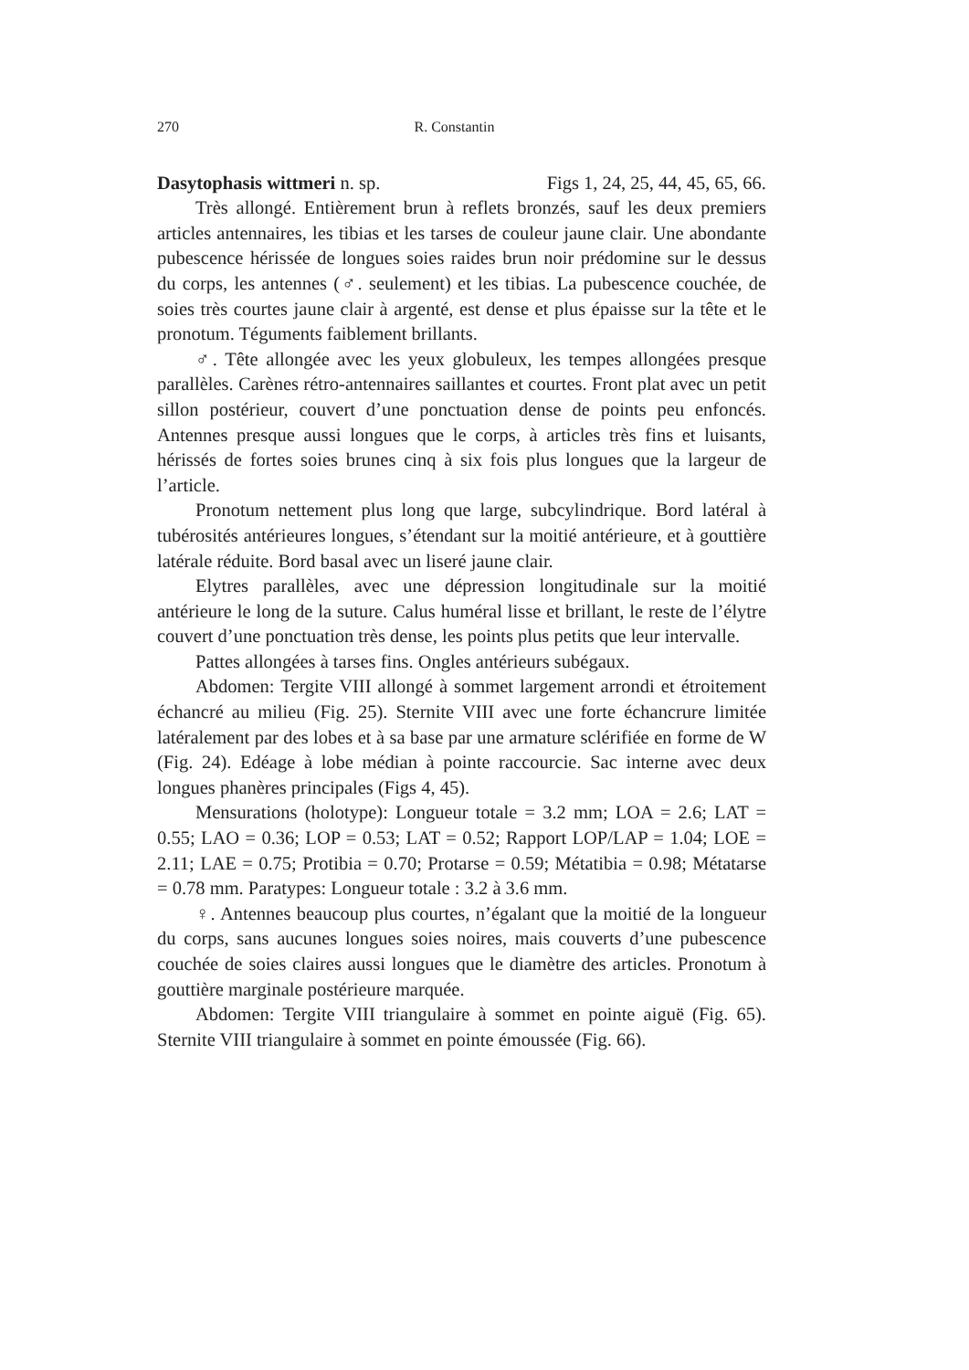270 R. Constantin
Dasytophasis wittmeri n. sp. Figs 1, 24, 25, 44, 45, 65, 66.
Très allongé. Entièrement brun à reflets bronzés, sauf les deux premiers articles antennaires, les tibias et les tarses de couleur jaune clair. Une abondante pubescence hérissée de longues soies raides brun noir prédomine sur le dessus du corps, les antennes (♂. seulement) et les tibias. La pubescence couchée, de soies très courtes jaune clair à argenté, est dense et plus épaisse sur la tête et le pronotum. Téguments faiblement brillants.
♂. Tête allongée avec les yeux globuleux, les tempes allongées presque parallèles. Carènes rétro-antennaires saillantes et courtes. Front plat avec un petit sillon postérieur, couvert d’une ponctuation dense de points peu enfoncés. Antennes presque aussi longues que le corps, à articles très fins et luisants, hérissés de fortes soies brunes cinq à six fois plus longues que la largeur de l’article.
Pronotum nettement plus long que large, subcylindrique. Bord latéral à tubérosités antérieures longues, s’étendant sur la moitié antérieure, et à gouttière latérale réduite. Bord basal avec un liseré jaune clair.
Elytres parallèles, avec une dépression longitudinale sur la moitié antérieure le long de la suture. Calus huméral lisse et brillant, le reste de l’élytre couvert d’une ponctuation très dense, les points plus petits que leur intervalle.
Pattes allongées à tarses fins. Ongles antérieurs subégaux.
Abdomen: Tergite VIII allongé à sommet largement arrondi et étroitement échancré au milieu (Fig. 25). Sternite VIII avec une forte échancrure limitée latéralement par des lobes et à sa base par une armature sclérifiée en forme de W (Fig. 24). Edéage à lobe médian à pointe raccourcie. Sac interne avec deux longues phanères principales (Figs 4, 45).
Mensurations (holotype): Longueur totale = 3.2 mm; LOA = 2.6; LAT = 0.55; LAO = 0.36; LOP = 0.53; LAT = 0.52; Rapport LOP/LAP = 1.04; LOE = 2.11; LAE = 0.75; Protibia = 0.70; Protarse = 0.59; Métatibia = 0.98; Métatarse = 0.78 mm. Paratypes: Longueur totale : 3.2 à 3.6 mm.
♀. Antennes beaucoup plus courtes, n’égalant que la moitié de la longueur du corps, sans aucunes longues soies noires, mais couverts d’une pubescence couchée de soies claires aussi longues que le diamètre des articles. Pronotum à gouttière marginale postérieure marquée.
Abdomen: Tergite VIII triangulaire à sommet en pointe aiguë (Fig. 65). Sternite VIII triangulaire à sommet en pointe émoussée (Fig. 66).